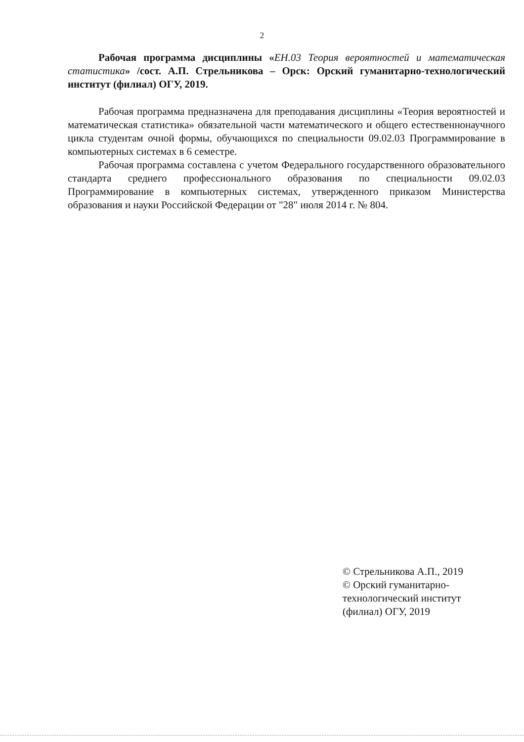2
Рабочая программа дисциплины «ЕН.03 Теория вероятностей и математическая статистика» /сост. А.П. Стрельникова – Орск: Орский гуманитарно-технологический институт (филиал) ОГУ, 2019.
Рабочая программа предназначена для преподавания дисциплины «Теория вероятностей и математическая статистика» обязательной части математического и общего естественнонаучного цикла студентам очной формы, обучающихся по специальности 09.02.03 Программирование в компьютерных системах в 6 семестре.
Рабочая программа составлена с учетом Федерального государственного образовательного стандарта среднего профессионального образования по специальности 09.02.03 Программирование в компьютерных системах, утвержденного приказом Министерства образования и науки Российской Федерации от "28" июля 2014 г. № 804.
© Стрельникова А.П., 2019
© Орский гуманитарно-
технологический институт
(филиал) ОГУ, 2019